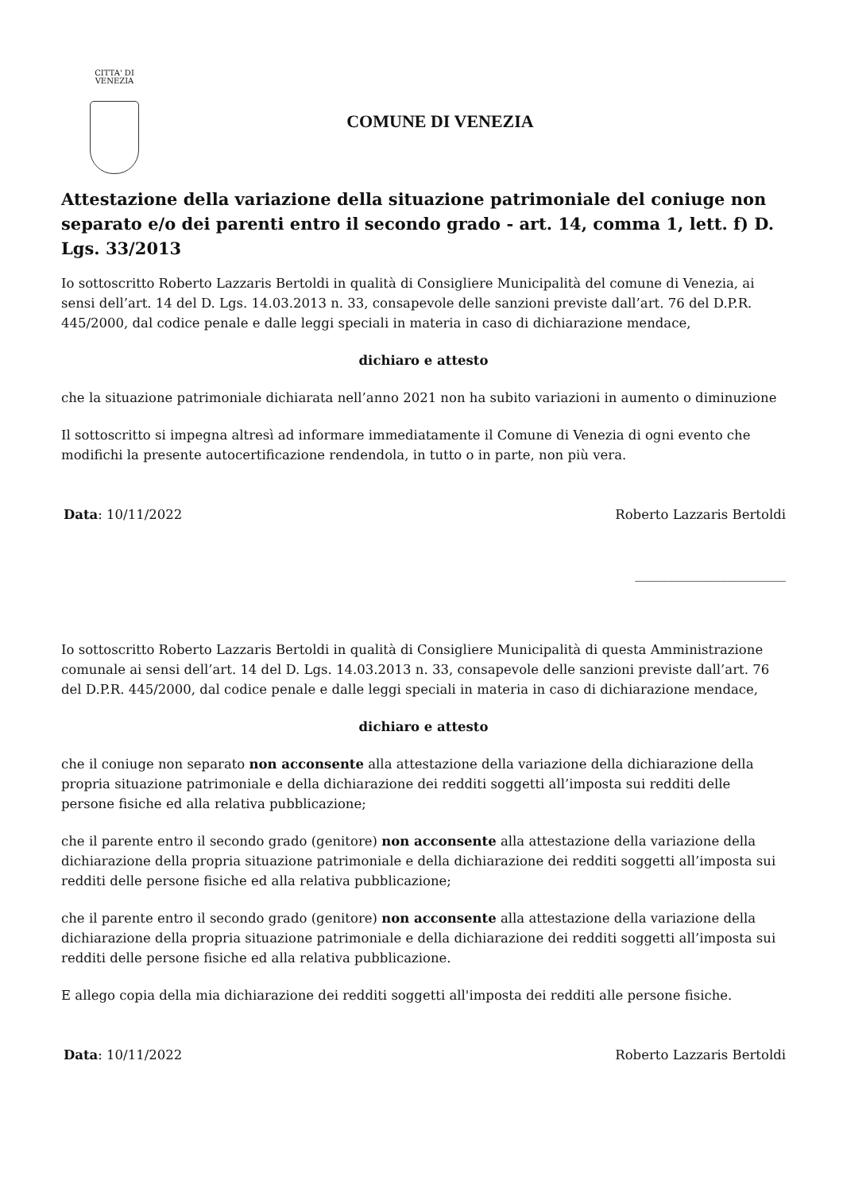CITTA' DI
VENEZIA
COMUNE DI VENEZIA
Attestazione della variazione della situazione patrimoniale del coniuge non separato e/o dei parenti entro il secondo grado - art. 14, comma 1, lett. f) D. Lgs. 33/2013
Io sottoscritto Roberto Lazzaris Bertoldi in qualità di Consigliere Municipalità del comune di Venezia, ai sensi dell’art. 14 del D. Lgs. 14.03.2013 n. 33, consapevole delle sanzioni previste dall’art. 76 del D.P.R. 445/2000, dal codice penale e dalle leggi speciali in materia in caso di dichiarazione mendace,
dichiaro e attesto
che la situazione patrimoniale dichiarata nell’anno 2021 non ha subito variazioni in aumento o diminuzione
Il sottoscritto si impegna altresì ad informare immediatamente il Comune di Venezia di ogni evento che modifichi la presente autocertificazione rendendola, in tutto o in parte, non più vera.
Data: 10/11/2022 Roberto Lazzaris Bertoldi
_______________________
Io sottoscritto Roberto Lazzaris Bertoldi in qualità di Consigliere Municipalità di questa Amministrazione comunale ai sensi dell’art. 14 del D. Lgs. 14.03.2013 n. 33, consapevole delle sanzioni previste dall’art. 76 del D.P.R. 445/2000, dal codice penale e dalle leggi speciali in materia in caso di dichiarazione mendace,
dichiaro e attesto
che il coniuge non separato non acconsente alla attestazione della variazione della dichiarazione della propria situazione patrimoniale e della dichiarazione dei redditi soggetti all’imposta sui redditi delle persone fisiche ed alla relativa pubblicazione;
che il parente entro il secondo grado (genitore) non acconsente alla attestazione della variazione della dichiarazione della propria situazione patrimoniale e della dichiarazione dei redditi soggetti all’imposta sui redditi delle persone fisiche ed alla relativa pubblicazione;
che il parente entro il secondo grado (genitore) non acconsente alla attestazione della variazione della dichiarazione della propria situazione patrimoniale e della dichiarazione dei redditi soggetti all’imposta sui redditi delle persone fisiche ed alla relativa pubblicazione.
E allego copia della mia dichiarazione dei redditi soggetti all'imposta dei redditi alle persone fisiche.
Data: 10/11/2022 Roberto Lazzaris Bertoldi